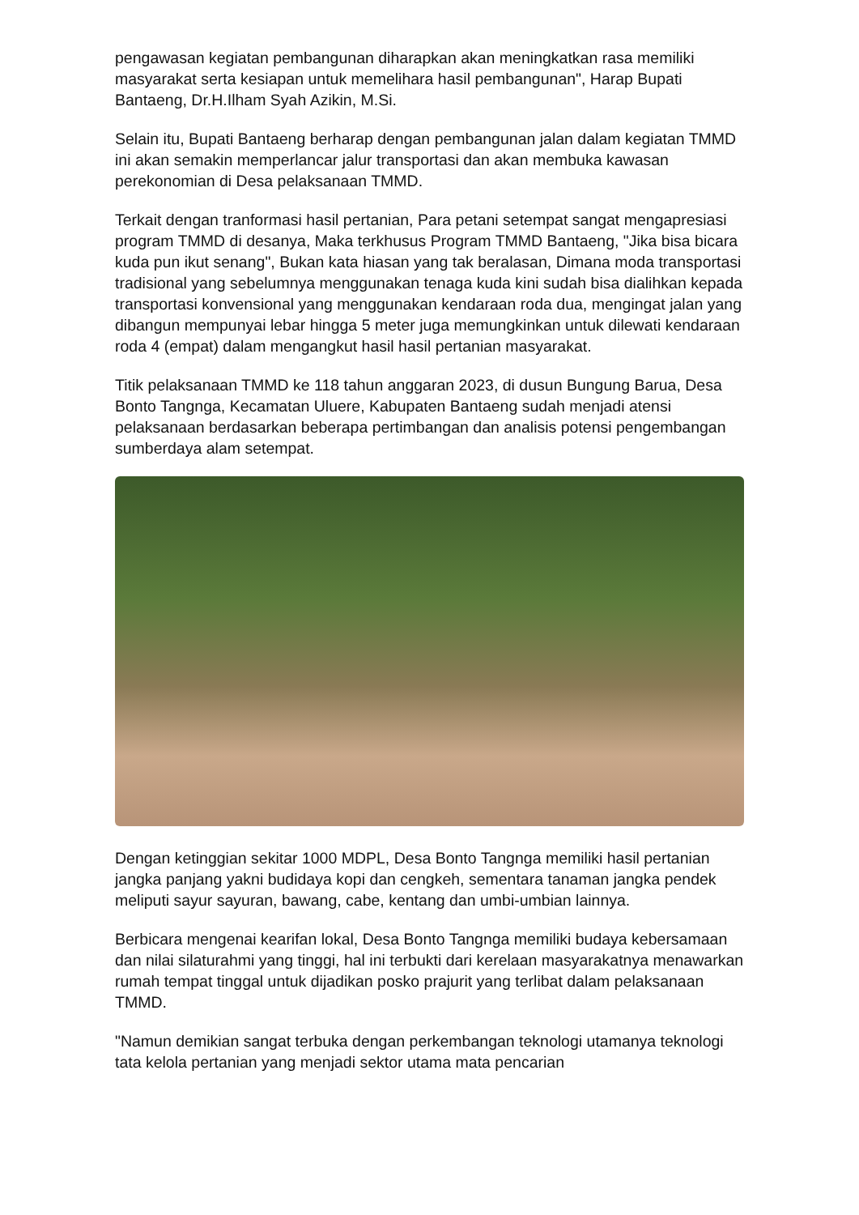pengawasan kegiatan pembangunan diharapkan akan meningkatkan rasa memiliki masyarakat serta kesiapan untuk memelihara hasil pembangunan", Harap Bupati Bantaeng, Dr.H.Ilham Syah Azikin, M.Si.
Selain itu, Bupati Bantaeng berharap dengan pembangunan jalan dalam kegiatan TMMD ini akan semakin memperlancar jalur transportasi dan akan membuka kawasan perekonomian di Desa pelaksanaan TMMD.
Terkait dengan tranformasi hasil pertanian, Para petani setempat sangat mengapresiasi program TMMD di desanya, Maka terkhusus Program TMMD Bantaeng, "Jika bisa bicara kuda pun ikut senang", Bukan kata hiasan yang tak beralasan, Dimana moda transportasi tradisional yang sebelumnya menggunakan tenaga kuda kini sudah bisa dialihkan kepada transportasi konvensional yang menggunakan kendaraan roda dua, mengingat jalan yang dibangun mempunyai lebar hingga 5 meter juga memungkinkan untuk dilewati kendaraan roda 4 (empat) dalam mengangkut hasil hasil pertanian masyarakat.
Titik pelaksanaan TMMD ke 118 tahun anggaran 2023, di dusun Bungung Barua, Desa Bonto Tangnga, Kecamatan Uluere, Kabupaten Bantaeng sudah menjadi atensi pelaksanaan berdasarkan beberapa pertimbangan dan analisis potensi pengembangan sumberdaya alam setempat.
Dengan ketinggian sekitar 1000 MDPL, Desa Bonto Tangnga memiliki hasil pertanian jangka panjang yakni budidaya kopi dan cengkeh, sementara tanaman jangka pendek meliputi sayur sayuran, bawang, cabe, kentang dan umbi-umbian lainnya.
Berbicara mengenai kearifan lokal, Desa Bonto Tangnga memiliki budaya kebersamaan dan nilai silaturahmi yang tinggi, hal ini terbukti dari kerelaan masyarakatnya menawarkan rumah tempat tinggal untuk dijadikan posko prajurit yang terlibat dalam pelaksanaan TMMD.
"Namun demikian sangat terbuka dengan perkembangan teknologi utamanya teknologi tata kelola pertanian yang menjadi sektor utama mata pencarian